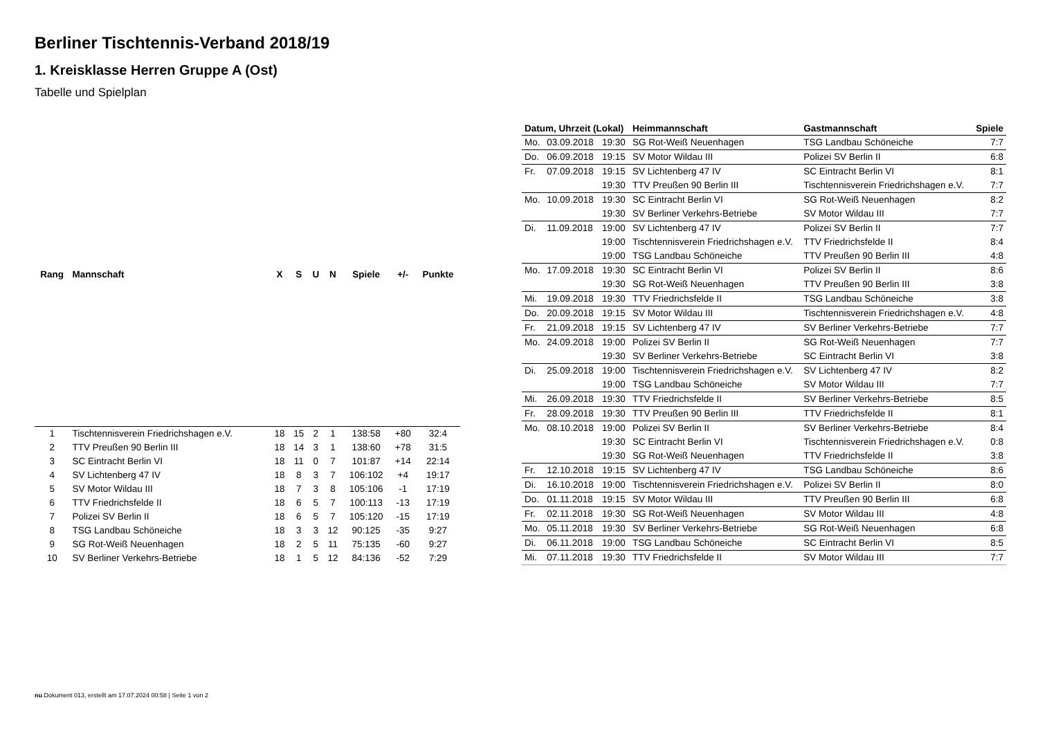Berliner Tischtennis-Verband 2018/19
1. Kreisklasse Herren Gruppe A (Ost)
Tabelle und Spielplan
| Rang | Mannschaft | X | S | U | N | Spiele | +/- | Punkte |
| --- | --- | --- | --- | --- | --- | --- | --- | --- |
| 1 | Tischtennisverein Friedrichshagen e.V. | 18 | 15 | 2 | 1 | 138:58 | +80 | 32:4 |
| 2 | TTV Preußen 90 Berlin III | 18 | 14 | 3 | 1 | 138:60 | +78 | 31:5 |
| 3 | SC Eintracht Berlin VI | 18 | 11 | 0 | 7 | 101:87 | +14 | 22:14 |
| 4 | SV Lichtenberg 47 IV | 18 | 8 | 3 | 7 | 106:102 | +4 | 19:17 |
| 5 | SV Motor Wildau III | 18 | 7 | 3 | 8 | 105:106 | -1 | 17:19 |
| 6 | TTV Friedrichsfelde II | 18 | 6 | 5 | 7 | 100:113 | -13 | 17:19 |
| 7 | Polizei SV Berlin II | 18 | 6 | 5 | 7 | 105:120 | -15 | 17:19 |
| 8 | TSG Landbau Schöneiche | 18 | 3 | 3 | 12 | 90:125 | -35 | 9:27 |
| 9 | SG Rot-Weiß Neuenhagen | 18 | 2 | 5 | 11 | 75:135 | -60 | 9:27 |
| 10 | SV Berliner Verkehrs-Betriebe | 18 | 1 | 5 | 12 | 84:136 | -52 | 7:29 |
| Datum, Uhrzeit (Lokal) | | | Heimmannschaft | Gastmannschaft | Spiele |
| --- | --- | --- | --- | --- | --- |
| Mo. | 03.09.2018 | 19:30 | SG Rot-Weiß Neuenhagen | TSG Landbau Schöneiche | 7:7 |
| Do. | 06.09.2018 | 19:15 | SV Motor Wildau III | Polizei SV Berlin II | 6:8 |
| Fr. | 07.09.2018 | 19:15 | SV Lichtenberg 47 IV | SC Eintracht Berlin VI | 8:1 |
| | | 19:30 | TTV Preußen 90 Berlin III | Tischtennisverein Friedrichshagen e.V. | 7:7 |
| Mo. | 10.09.2018 | 19:30 | SC Eintracht Berlin VI | SG Rot-Weiß Neuenhagen | 8:2 |
| | | 19:30 | SV Berliner Verkehrs-Betriebe | SV Motor Wildau III | 7:7 |
| Di. | 11.09.2018 | 19:00 | SV Lichtenberg 47 IV | Polizei SV Berlin II | 7:7 |
| | | 19:00 | Tischtennisverein Friedrichshagen e.V. | TTV Friedrichsfelde II | 8:4 |
| | | 19:00 | TSG Landbau Schöneiche | TTV Preußen 90 Berlin III | 4:8 |
| Mo. | 17.09.2018 | 19:30 | SC Eintracht Berlin VI | Polizei SV Berlin II | 8:6 |
| | | 19:30 | SG Rot-Weiß Neuenhagen | TTV Preußen 90 Berlin III | 3:8 |
| Mi. | 19.09.2018 | 19:30 | TTV Friedrichsfelde II | TSG Landbau Schöneiche | 3:8 |
| Do. | 20.09.2018 | 19:15 | SV Motor Wildau III | Tischtennisverein Friedrichshagen e.V. | 4:8 |
| Fr. | 21.09.2018 | 19:15 | SV Lichtenberg 47 IV | SV Berliner Verkehrs-Betriebe | 7:7 |
| Mo. | 24.09.2018 | 19:00 | Polizei SV Berlin II | SG Rot-Weiß Neuenhagen | 7:7 |
| | | 19:30 | SV Berliner Verkehrs-Betriebe | SC Eintracht Berlin VI | 3:8 |
| Di. | 25.09.2018 | 19:00 | Tischtennisverein Friedrichshagen e.V. | SV Lichtenberg 47 IV | 8:2 |
| | | 19:00 | TSG Landbau Schöneiche | SV Motor Wildau III | 7:7 |
| Mi. | 26.09.2018 | 19:30 | TTV Friedrichsfelde II | SV Berliner Verkehrs-Betriebe | 8:5 |
| Fr. | 28.09.2018 | 19:30 | TTV Preußen 90 Berlin III | TTV Friedrichsfelde II | 8:1 |
| Mo. | 08.10.2018 | 19:00 | Polizei SV Berlin II | SV Berliner Verkehrs-Betriebe | 8:4 |
| | | 19:30 | SC Eintracht Berlin VI | Tischtennisverein Friedrichshagen e.V. | 0:8 |
| | | 19:30 | SG Rot-Weiß Neuenhagen | TTV Friedrichsfelde II | 3:8 |
| Fr. | 12.10.2018 | 19:15 | SV Lichtenberg 47 IV | TSG Landbau Schöneiche | 8:6 |
| Di. | 16.10.2018 | 19:00 | Tischtennisverein Friedrichshagen e.V. | Polizei SV Berlin II | 8:0 |
| Do. | 01.11.2018 | 19:15 | SV Motor Wildau III | TTV Preußen 90 Berlin III | 6:8 |
| Fr. | 02.11.2018 | 19:30 | SG Rot-Weiß Neuenhagen | SV Motor Wildau III | 4:8 |
| Mo. | 05.11.2018 | 19:30 | SV Berliner Verkehrs-Betriebe | SG Rot-Weiß Neuenhagen | 6:8 |
| Di. | 06.11.2018 | 19:00 | TSG Landbau Schöneiche | SC Eintracht Berlin VI | 8:5 |
| Mi. | 07.11.2018 | 19:30 | TTV Friedrichsfelde II | SV Motor Wildau III | 7:7 |
nu.Dokument 013, erstellt am 17.07.2024 00:58 | Seite 1 von 2